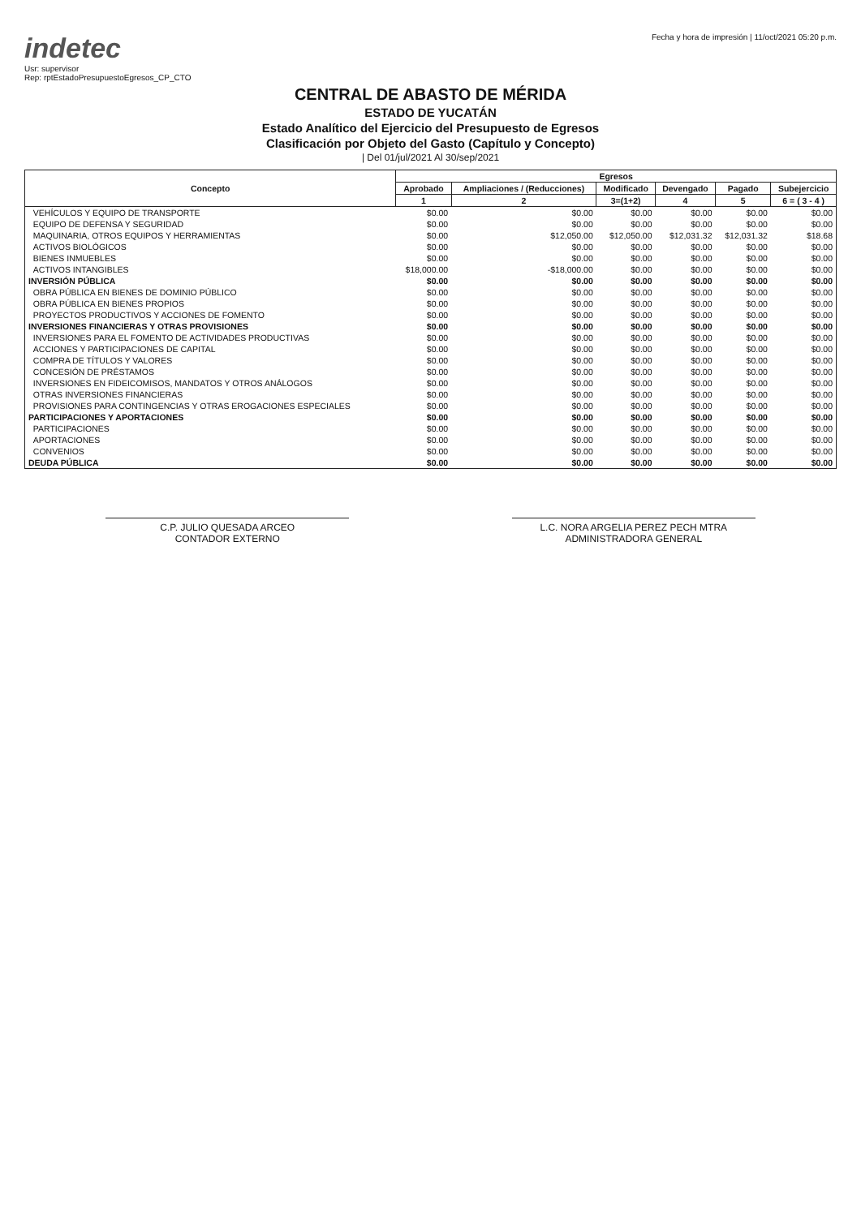indetec
Usr: supervisor
Rep: rptEstadoPresupuestoEgresos_CP_CTO
Fecha y hora de impresión | 11/oct/2021 05:20 p.m.
CENTRAL DE ABASTO DE MÉRIDA
ESTADO DE YUCATÁN
Estado Analítico del Ejercicio del Presupuesto de Egresos
Clasificación por Objeto del Gasto (Capítulo y Concepto)
| Del 01/jul/2021 Al 30/sep/2021
| Concepto | Egresos | | | | | |
| --- | --- | --- | --- | --- | --- | --- |
| | Aprobado | Ampliaciones / (Reducciones) | Modificado | Devengado | Pagado | Subejercicio |
| | 1 | 2 | 3=(1+2) | 4 | 5 | 6 = ( 3 - 4 ) |
| VEHÍCULOS Y EQUIPO DE TRANSPORTE | $0.00 | $0.00 | $0.00 | $0.00 | $0.00 | $0.00 |
| EQUIPO DE DEFENSA Y SEGURIDAD | $0.00 | $0.00 | $0.00 | $0.00 | $0.00 | $0.00 |
| MAQUINARIA, OTROS EQUIPOS Y HERRAMIENTAS | $0.00 | $12,050.00 | $12,050.00 | $12,031.32 | $12,031.32 | $18.68 |
| ACTIVOS BIOLÓGICOS | $0.00 | $0.00 | $0.00 | $0.00 | $0.00 | $0.00 |
| BIENES INMUEBLES | $0.00 | $0.00 | $0.00 | $0.00 | $0.00 | $0.00 |
| ACTIVOS INTANGIBLES | $18,000.00 | -$18,000.00 | $0.00 | $0.00 | $0.00 | $0.00 |
| INVERSIÓN PÚBLICA | $0.00 | $0.00 | $0.00 | $0.00 | $0.00 | $0.00 |
| OBRA PÚBLICA EN BIENES DE DOMINIO PÚBLICO | $0.00 | $0.00 | $0.00 | $0.00 | $0.00 | $0.00 |
| OBRA PÚBLICA EN BIENES PROPIOS | $0.00 | $0.00 | $0.00 | $0.00 | $0.00 | $0.00 |
| PROYECTOS PRODUCTIVOS Y ACCIONES DE FOMENTO | $0.00 | $0.00 | $0.00 | $0.00 | $0.00 | $0.00 |
| INVERSIONES FINANCIERAS Y OTRAS PROVISIONES | $0.00 | $0.00 | $0.00 | $0.00 | $0.00 | $0.00 |
| INVERSIONES PARA EL FOMENTO DE ACTIVIDADES PRODUCTIVAS | $0.00 | $0.00 | $0.00 | $0.00 | $0.00 | $0.00 |
| ACCIONES Y PARTICIPACIONES DE CAPITAL | $0.00 | $0.00 | $0.00 | $0.00 | $0.00 | $0.00 |
| COMPRA DE TÍTULOS Y VALORES | $0.00 | $0.00 | $0.00 | $0.00 | $0.00 | $0.00 |
| CONCESIÓN DE PRÉSTAMOS | $0.00 | $0.00 | $0.00 | $0.00 | $0.00 | $0.00 |
| INVERSIONES EN FIDEICOMISOS, MANDATOS Y OTROS ANÁLOGOS | $0.00 | $0.00 | $0.00 | $0.00 | $0.00 | $0.00 |
| OTRAS INVERSIONES FINANCIERAS | $0.00 | $0.00 | $0.00 | $0.00 | $0.00 | $0.00 |
| PROVISIONES PARA CONTINGENCIAS Y OTRAS EROGACIONES ESPECIALES | $0.00 | $0.00 | $0.00 | $0.00 | $0.00 | $0.00 |
| PARTICIPACIONES Y APORTACIONES | $0.00 | $0.00 | $0.00 | $0.00 | $0.00 | $0.00 |
| PARTICIPACIONES | $0.00 | $0.00 | $0.00 | $0.00 | $0.00 | $0.00 |
| APORTACIONES | $0.00 | $0.00 | $0.00 | $0.00 | $0.00 | $0.00 |
| CONVENIOS | $0.00 | $0.00 | $0.00 | $0.00 | $0.00 | $0.00 |
| DEUDA PÚBLICA | $0.00 | $0.00 | $0.00 | $0.00 | $0.00 | $0.00 |
C.P. JULIO QUESADA ARCEO
CONTADOR EXTERNO
L.C. NORA ARGELIA PEREZ PECH MTRA
ADMINISTRADORA GENERAL